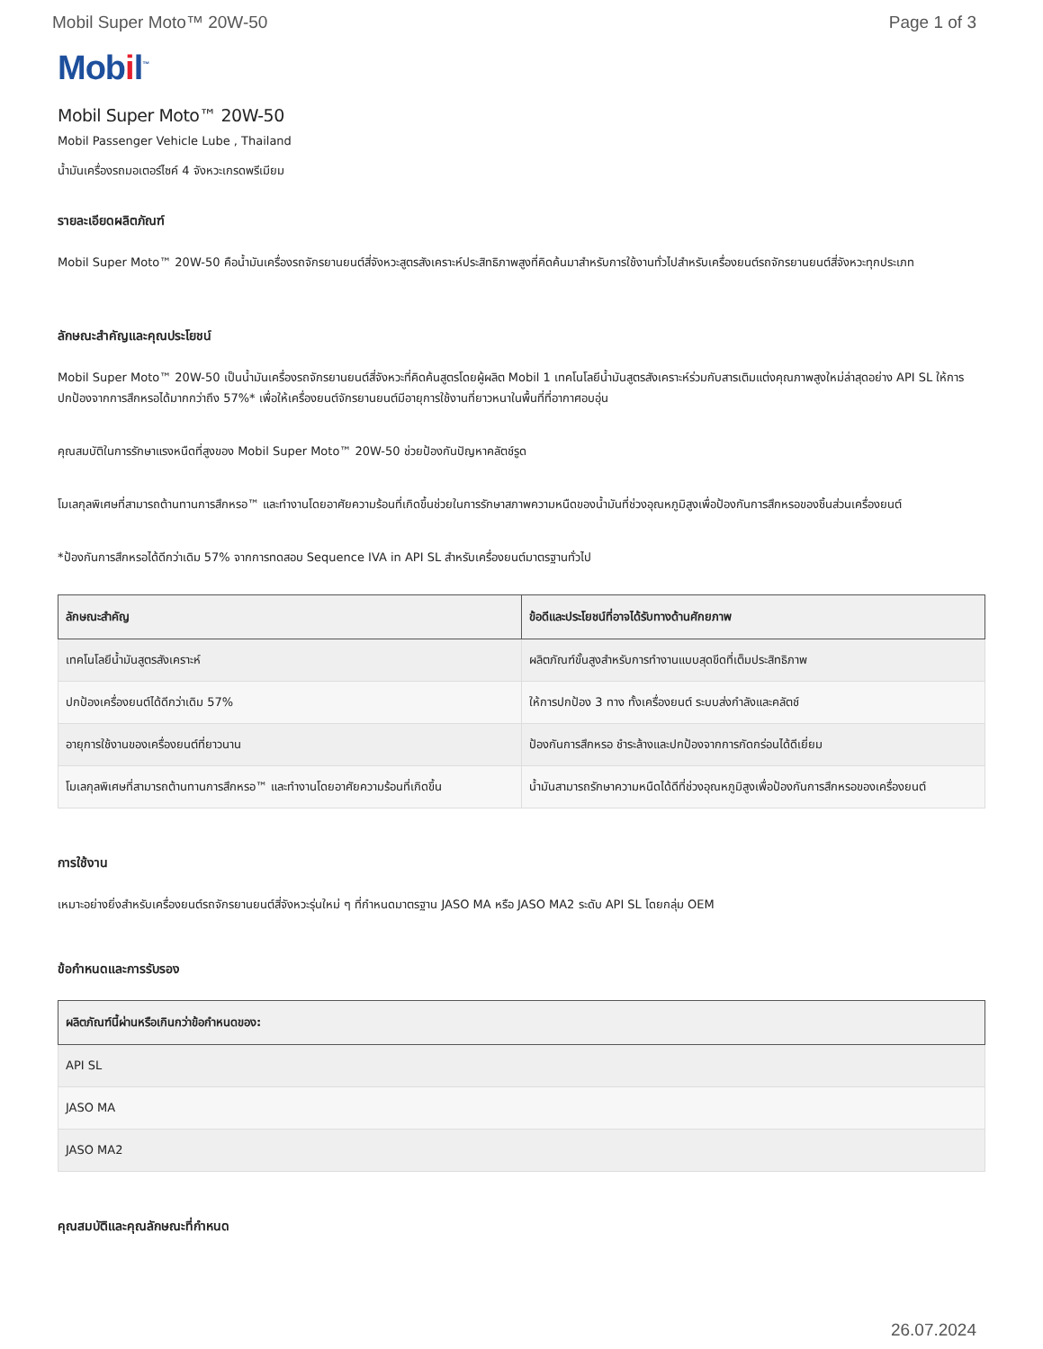Mobil Super Moto™ 20W-50 Page 1 of 3
Mobil<sup>™</sup>
Mobil Super Moto™ 20W-50
Mobil Passenger Vehicle Lube , Thailand
น้ำมันเครื่องรถมอเตอร์ไซค์ 4 จังหวะเกรดพรีเมียม
รายละเอียดผลิตภัณฑ์
Mobil Super Moto™ 20W-50 คือน้ำมันเครื่องรถจักรยานยนต์สี่จังหวะสูตรสังเคราะห์ประสิทธิภาพสูงที่คิดค้นมาสำหรับการใช้งานทั่วไปสำหรับเครื่องยนต์รถจักรยานยนต์สี่จังหวะทุกประเภท
ลักษณะสำคัญและคุณประโยชน์
Mobil Super Moto™ 20W-50 เป็นน้ำมันเครื่องรถจักรยานยนต์สี่จังหวะที่คิดค้นสูตรโดยผู้ผลิต Mobil 1 เทคโนโลยีน้ำมันสูตรสังเคราะห์ร่วมกับสารเติมแต่งคุณภาพสูงใหม่ล่าสุดอย่าง API SL ให้การปกป้องจากการสึกหรอได้มากกว่าถึง 57%* เพื่อให้เครื่องยนต์จักรยานยนต์มีอายุการใช้งานที่ยาวหนาในพื้นที่ที่อากาศอบอุ่น
คุณสมบัติในการรักษาแรงหนืดที่สูงของ Mobil Super Moto™ 20W-50 ช่วยป้องกันปัญหาคลัตช์รูด
โมเลกุลพิเศษที่สามารถต้านทานการสึกหรอ™ และทำงานโดยอาศัยความร้อนที่เกิดขึ้นช่วยในการรักษาสภาพความหนืดของน้ำมันที่ช่วงอุณหภูมิสูงเพื่อป้องกันการสึกหรอของชิ้นส่วนเครื่องยนต์
*ป้องกันการสึกหรอได้ดีกว่าเดิม 57% จากการทดสอบ Sequence IVA in API SL สำหรับเครื่องยนต์มาตรฐานทั่วไป
| ลักษณะสำคัญ | ข้อดีและประโยชน์ที่อาจได้รับทางด้านศักยภาพ |
| --- | --- |
| เทคโนโลยีน้ำมันสูตรสังเคราะห์ | ผลิตภัณฑ์ขั้นสูงสำหรับการทำงานแบบสุดขีดที่เต็มประสิทธิภาพ |
| ปกป้องเครื่องยนต์ได้ดีกว่าเดิม 57% | ให้การปกป้อง 3 ทาง ทั้งเครื่องยนต์ ระบบส่งกำลังและคลัตช์ |
| อายุการใช้งานของเครื่องยนต์ที่ยาวนาน | ป้องกันการสึกหรอ ชำระล้างและปกป้องจากการกัดกร่อนได้ดีเยี่ยม |
| โมเลกุลพิเศษที่สามารถต้านทานการสึกหรอ™ และทำงานโดยอาศัยความร้อนที่เกิดขึ้น | น้ำมันสามารถรักษาความหนืดได้ดีที่ช่วงอุณหภูมิสูงเพื่อป้องกันการสึกหรอของเครื่องยนต์ |
การใช้งาน
เหมาะอย่างยิ่งสำหรับเครื่องยนต์รถจักรยานยนต์สี่จังหวะรุ่นใหม่ ๆ ที่กำหนดมาตรฐาน JASO MA หรือ JASO MA2 ระดับ API SL โดยกลุ่ม OEM
ข้อกำหนดและการรับรอง
| ผลิตภัณฑ์นี้ผ่านหรือเกินกว่าข้อกำหนดของ: |
| --- |
| API SL |
| JASO MA |
| JASO MA2 |
คุณสมบัติและคุณลักษณะที่กำหนด
26.07.2024